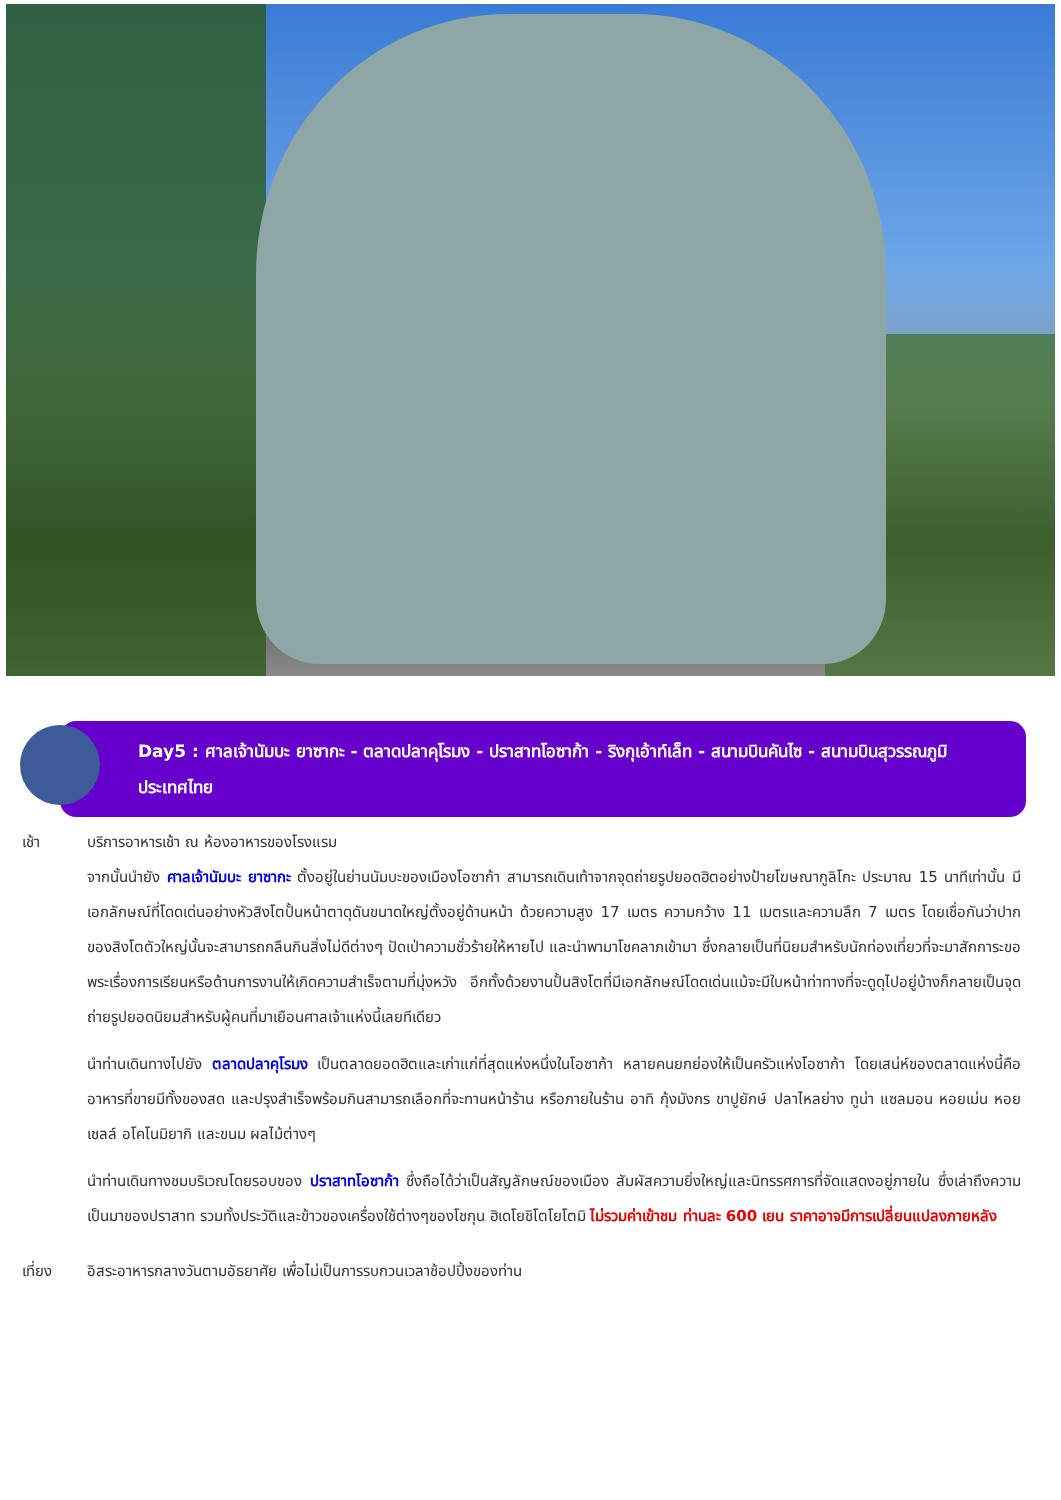Day5 : ศาลเจ้านัมบะ ยาซากะ - ตลาดปลาคุโรมง - ปราสาทโอซาก้า - ริงกุเอ้าท์เล็ท - สนามบินคันไซ - สนามบินสุวรรณภูมิ ประเทศไทย
เช้า บริการอาหารเช้า ณ ห้องอาหารของโรงแรม
จากนั้นนำยัง ศาลเจ้านัมบะ ยาซากะ ตั้งอยู่ในย่านนัมบะของเมืองโอซาก้า สามารถเดินเท้าจากจุดถ่ายรูปยอดฮิตอย่างป้ายโฆษณากูลิโกะ ประมาณ 15 นาทีเท่านั้น มีเอกลักษณ์ที่โดดเด่นอย่างหัวสิงโตปั้นหน้าตาดุดันขนาดใหญ่ตั้งอยู่ด้านหน้า ด้วยความสูง 17 เมตร ความกว้าง 11 เมตรและความลึก 7 เมตร โดยเชื่อกันว่าปากของสิงโตตัวใหญ่นั้นจะสามารถกลืนกินสิ่งไม่ดีต่างๆ ปัดเป่าความชั่วร้ายให้หายไป และนำพามาโชคลาภเข้ามา ซึ่งกลายเป็นที่นิยมสำหรับนักท่องเที่ยวที่จะมาสักการะขอพระเรื่องการเรียนหรือด้านการงานให้เกิดความสำเร็จตามที่มุ่งหวัง อีกทั้งด้วยงานปั้นสิงโตที่มีเอกลักษณ์โดดเด่นแม้จะมีใบหน้าท่าทางที่จะดูดุไปอยู่บ้างก็กลายเป็นจุดถ่ายรูปยอดนิยมสำหรับผู้คนที่มาเยือนศาลเจ้าแห่งนี้เลยทีเดียว
นำท่านเดินทางไปยัง ตลาดปลาคุโรมง เป็นตลาดยอดฮิตและเก่าแก่ที่สุดแห่งหนึ่งในโอซาก้า หลายคนยกย่องให้เป็นครัวแห่งโอซาก้า โดยเสน่ห์ของตลาดแห่งนี้คือ อาหารที่ขายมีทั้งของสด และปรุงสำเร็จพร้อมกินสามารถเลือกที่จะทานหน้าร้าน หรือภายในร้าน อาทิ กุ้งมังกร ขาปูยักษ์ ปลาไหลย่าง ทูน่า แซลมอน หอยเม่น หอยเชลล์ อโคโนมิยากิ และขนม ผลไม้ต่างๆ
นำท่านเดินทางชมบริเวณโดยรอบของ ปราสาทโอซาก้า ซึ่งถือได้ว่าเป็นสัญลักษณ์ของเมือง สัมผัสความยิ่งใหญ่และนิทรรศการที่จัดแสดงอยู่ภายใน ซึ่งเล่าถึงความเป็นมาของปราสาท รวมทั้งประวัติและข้าวของเครื่องใช้ต่างๆของโชกุน ฮิเดโยชิโตโยโตมิ ไม่รวมค่าเข้าชม ท่านละ 600 เยน ราคาอาจมีการเปลี่ยนแปลงภายหลัง
เที่ยง อิสระอาหารกลางวันตามอัธยาศัย เพื่อไม่เป็นการรบกวนเวลาช้อปปิ้งของท่าน